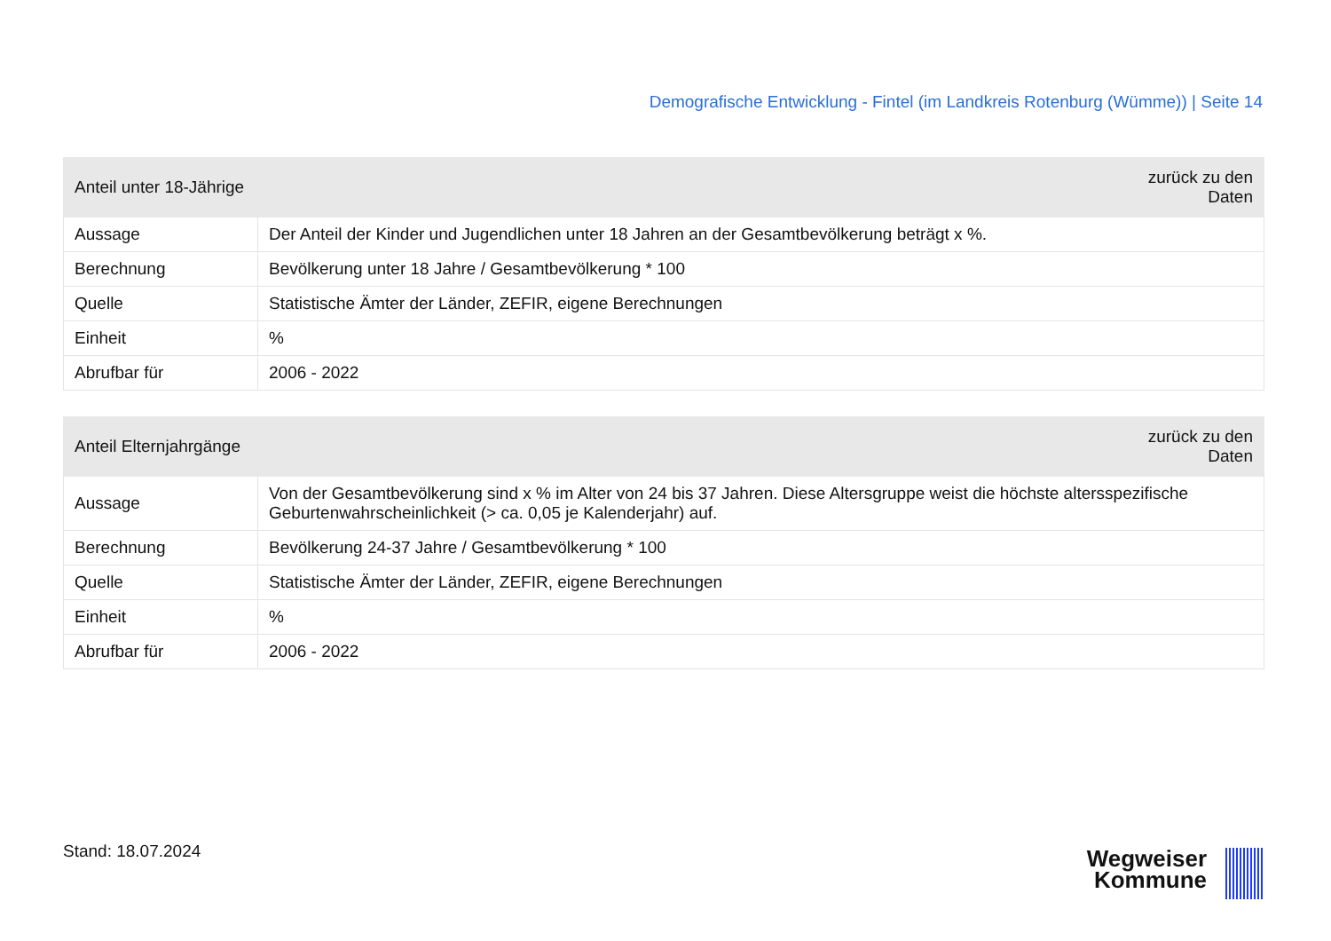Demografische Entwicklung - Fintel (im Landkreis Rotenburg (Wümme)) | Seite 14
| Anteil unter 18-Jährige | zurück zu den Daten |
| --- | --- |
| Aussage | Der Anteil der Kinder und Jugendlichen unter 18 Jahren an der Gesamtbevölkerung beträgt x %. |
| Berechnung | Bevölkerung unter 18 Jahre / Gesamtbevölkerung * 100 |
| Quelle | Statistische Ämter der Länder, ZEFIR, eigene Berechnungen |
| Einheit | % |
| Abrufbar für | 2006 - 2022 |
| Anteil Elternjahrgänge | zurück zu den Daten |
| --- | --- |
| Aussage | Von der Gesamtbevölkerung sind x % im Alter von 24 bis 37 Jahren. Diese Altersgruppe weist die höchste altersspezifische Geburtenwahrscheinlichkeit (> ca. 0,05 je Kalenderjahr) auf. |
| Berechnung | Bevölkerung 24-37 Jahre / Gesamtbevölkerung * 100 |
| Quelle | Statistische Ämter der Länder, ZEFIR, eigene Berechnungen |
| Einheit | % |
| Abrufbar für | 2006 - 2022 |
Stand: 18.07.2024
Wegweiser
Kommune